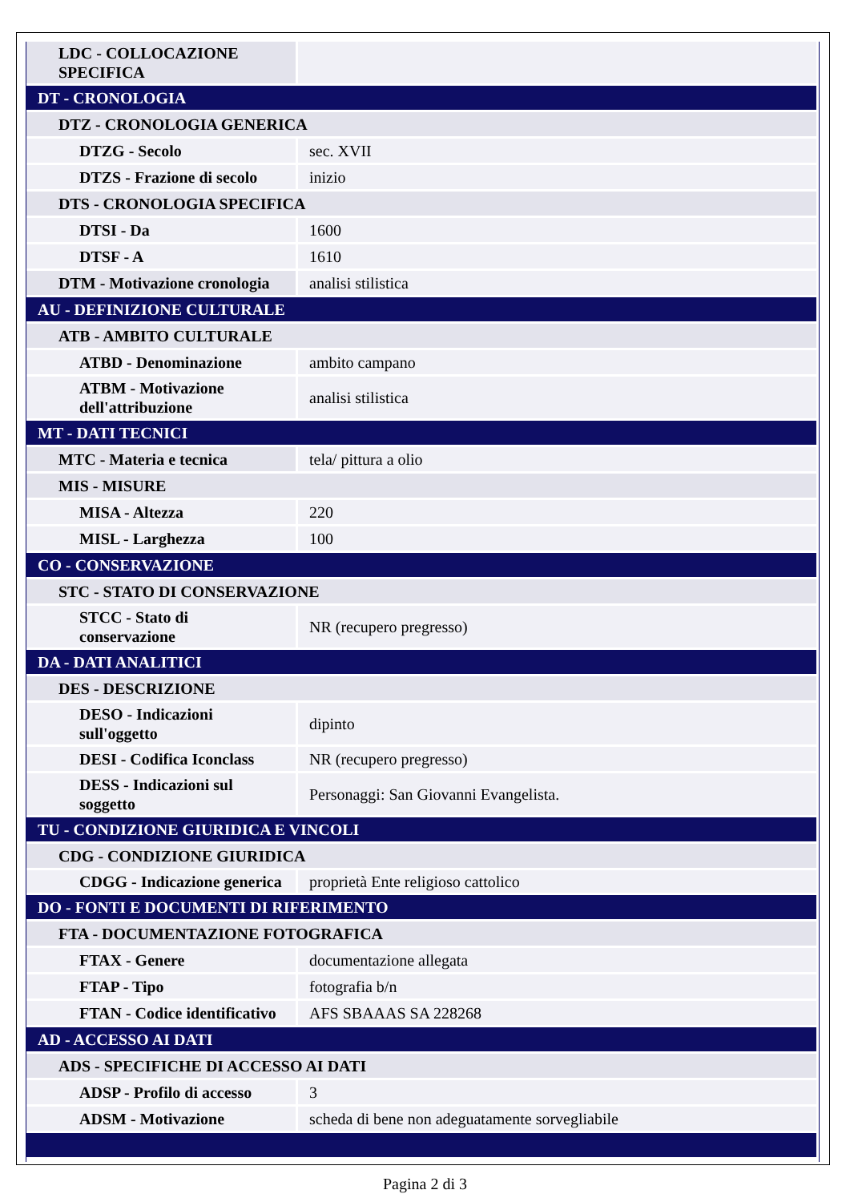| LDC - COLLOCAZIONE SPECIFICA | |
| DT - CRONOLOGIA | |
| DTZ - CRONOLOGIA GENERICA | |
| DTZG - Secolo | sec. XVII |
| DTZS - Frazione di secolo | inizio |
| DTS - CRONOLOGIA SPECIFICA | |
| DTSI - Da | 1600 |
| DTSF - A | 1610 |
| DTM - Motivazione cronologia | analisi stilistica |
| AU - DEFINIZIONE CULTURALE | |
| ATB - AMBITO CULTURALE | |
| ATBD - Denominazione | ambito campano |
| ATBM - Motivazione dell'attribuzione | analisi stilistica |
| MT - DATI TECNICI | |
| MTC - Materia e tecnica | tela/ pittura a olio |
| MIS - MISURE | |
| MISA - Altezza | 220 |
| MISL - Larghezza | 100 |
| CO - CONSERVAZIONE | |
| STC - STATO DI CONSERVAZIONE | |
| STCC - Stato di conservazione | NR (recupero pregresso) |
| DA - DATI ANALITICI | |
| DES - DESCRIZIONE | |
| DESO - Indicazioni sull'oggetto | dipinto |
| DESI - Codifica Iconclass | NR (recupero pregresso) |
| DESS - Indicazioni sul soggetto | Personaggi: San Giovanni Evangelista. |
| TU - CONDIZIONE GIURIDICA E VINCOLI | |
| CDG - CONDIZIONE GIURIDICA | |
| CDGG - Indicazione generica | proprietà Ente religioso cattolico |
| DO - FONTI E DOCUMENTI DI RIFERIMENTO | |
| FTA - DOCUMENTAZIONE FOTOGRAFICA | |
| FTAX - Genere | documentazione allegata |
| FTAP - Tipo | fotografia b/n |
| FTAN - Codice identificativo | AFS SBAAAS SA 228268 |
| AD - ACCESSO AI DATI | |
| ADS - SPECIFICHE DI ACCESSO AI DATI | |
| ADSP - Profilo di accesso | 3 |
| ADSM - Motivazione | scheda di bene non adeguatamente sorvegliabile |
Pagina 2 di 3